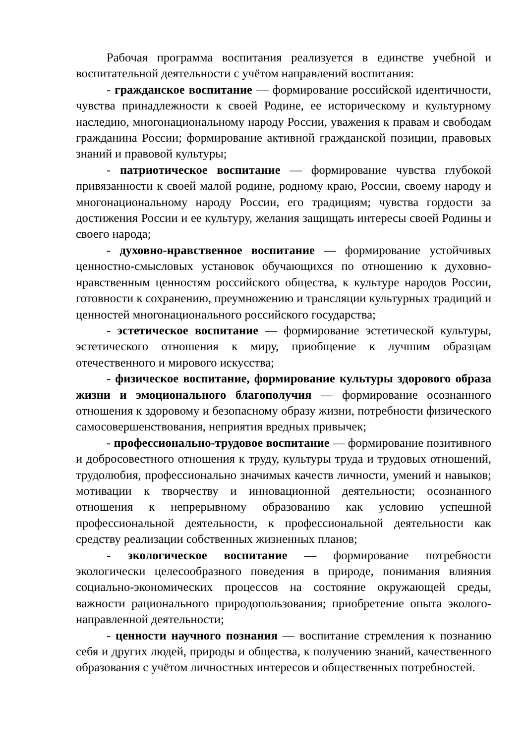Рабочая программа воспитания реализуется в единстве учебной и воспитательной деятельности с учётом направлений воспитания:
- гражданское воспитание — формирование российской идентичности, чувства принадлежности к своей Родине, ее историческому и культурному наследию, многонациональному народу России, уважения к правам и свободам гражданина России; формирование активной гражданской позиции, правовых знаний и правовой культуры;
- патриотическое воспитание — формирование чувства глубокой привязанности к своей малой родине, родному краю, России, своему народу и многонациональному народу России, его традициям; чувства гордости за достижения России и ее культуру, желания защищать интересы своей Родины и своего народа;
- духовно-нравственное воспитание — формирование устойчивых ценностно-смысловых установок обучающихся по отношению к духовно-нравственным ценностям российского общества, к культуре народов России, готовности к сохранению, преумножению и трансляции культурных традиций и ценностей многонационального российского государства;
- эстетическое воспитание — формирование эстетической культуры, эстетического отношения к миру, приобщение к лучшим образцам отечественного и мирового искусства;
- физическое воспитание, формирование культуры здорового образа жизни и эмоционального благополучия — формирование осознанного отношения к здоровому и безопасному образу жизни, потребности физического самосовершенствования, неприятия вредных привычек;
- профессионально-трудовое воспитание — формирование позитивного и добросовестного отношения к труду, культуры труда и трудовых отношений, трудолюбия, профессионально значимых качеств личности, умений и навыков; мотивации к творчеству и инновационной деятельности; осознанного отношения к непрерывному образованию как условию успешной профессиональной деятельности, к профессиональной деятельности как средству реализации собственных жизненных планов;
- экологическое воспитание — формирование потребности экологически целесообразного поведения в природе, понимания влияния социально-экономических процессов на состояние окружающей среды, важности рационального природопользования; приобретение опыта эколого-направленной деятельности;
- ценности научного познания — воспитание стремления к познанию себя и других людей, природы и общества, к получению знаний, качественного образования с учётом личностных интересов и общественных потребностей.